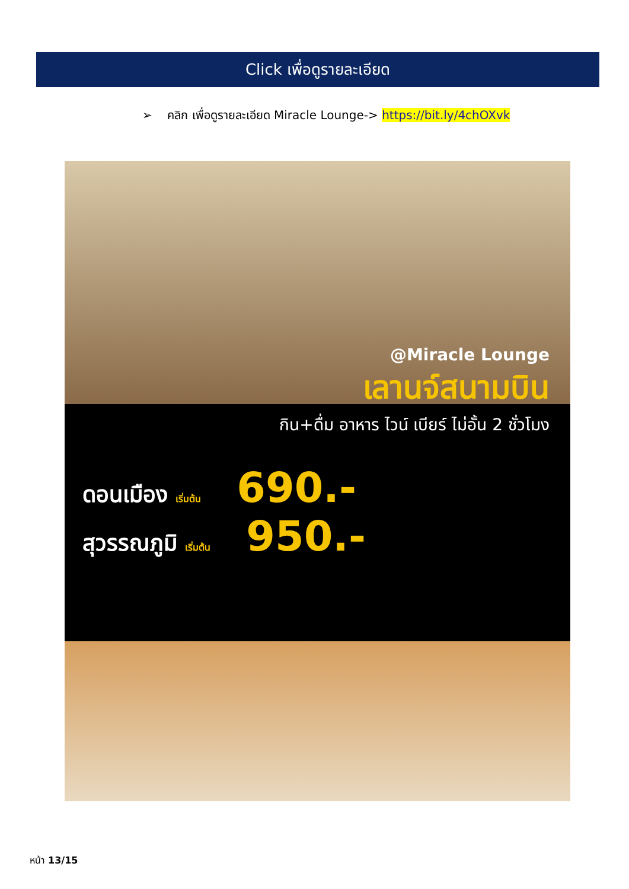Click เพื่อดูรายละเอียด
➢ คลิก เพื่อดูรายละเอียด Miracle Lounge-> https://bit.ly/4chOXvk
@Miracle Lounge
เลานจ์สนามบิน
กิน+ดื่ม อาหาร ไวน์ เบียร์ ไม่อั้น 2 ชั่วโมง
ดอนเมือง เริ่มต้น 690.-
สุวรรณภูมิ เริ่มต้น 950.-
หน้า 13/15